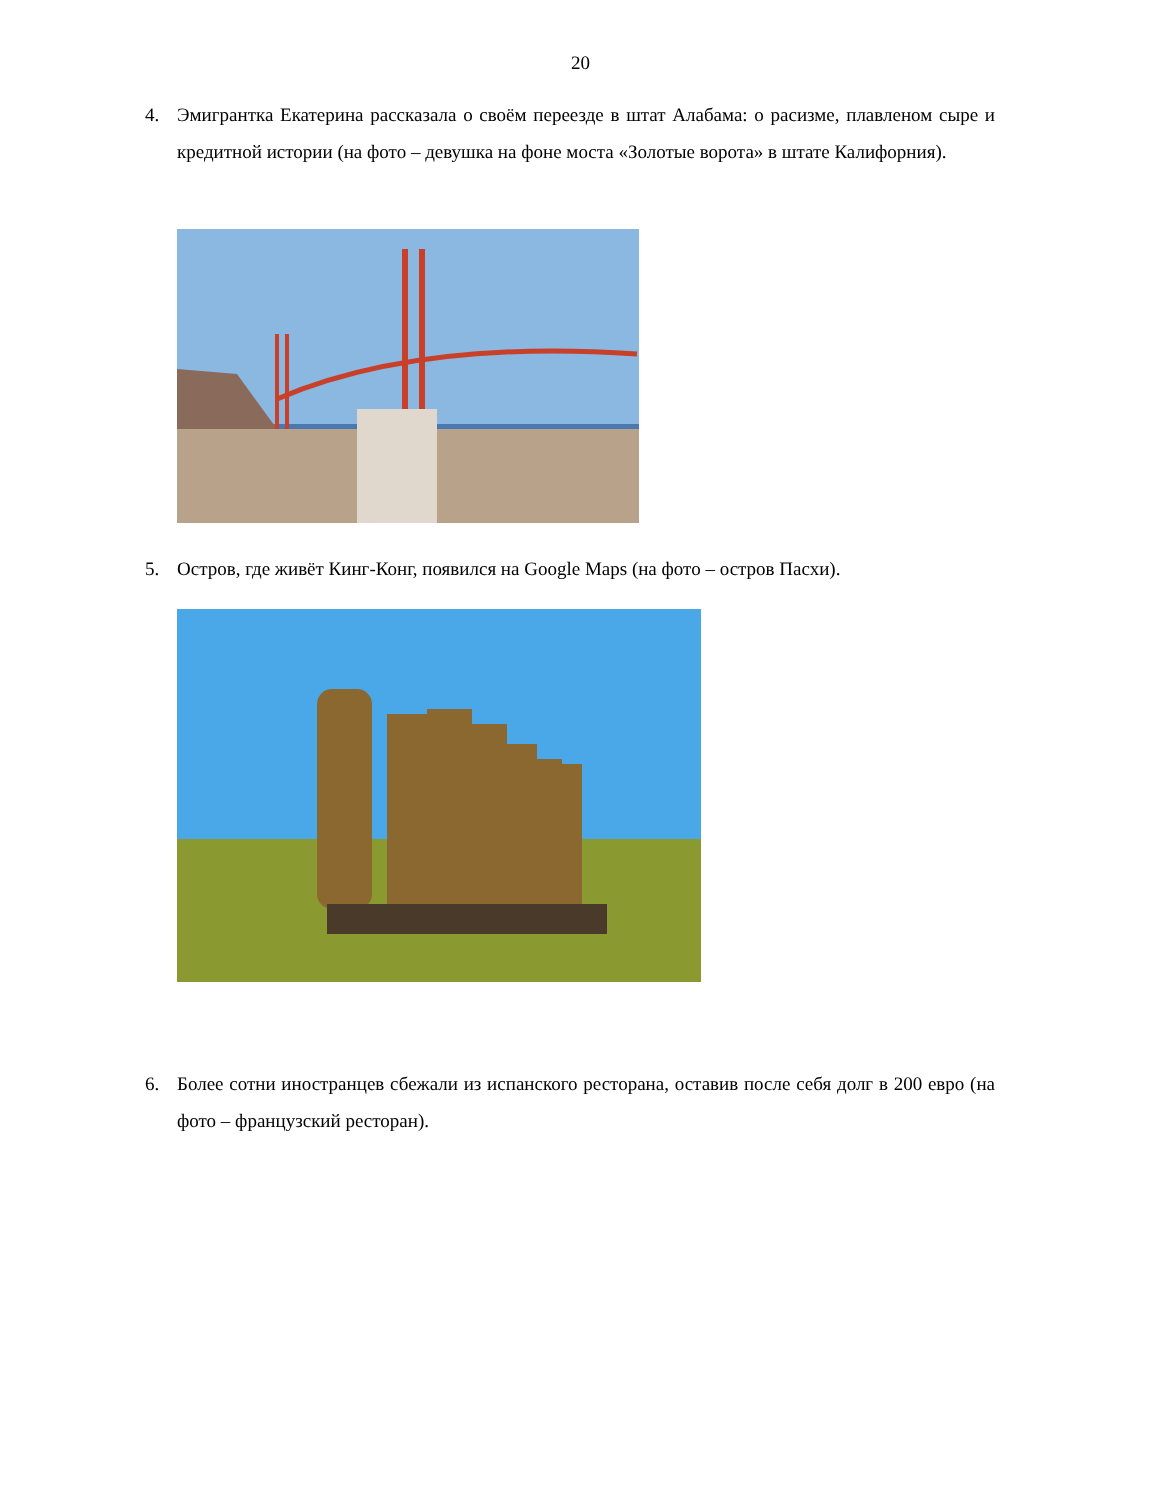20
4. Эмигрантка Екатерина рассказала о своём переезде в штат Алабама: о расизме, плавленом сыре и кредитной истории (на фото – девушка на фоне моста «Золотые ворота» в штате Калифорния).
5. Остров, где живёт Кинг-Конг, появился на Google Maps (на фото – остров Пасхи).
6. Более сотни иностранцев сбежали из испанского ресторана, оставив после себя долг в 200 евро (на фото – французский ресторан).